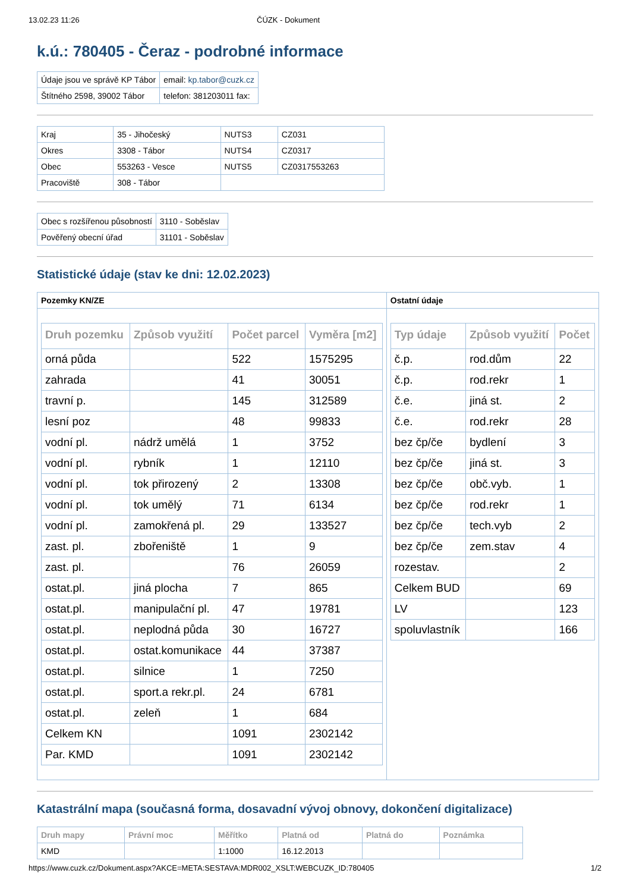13.02.23 11:26 ČÚZK - Dokument
k.ú.: 780405 - Čeraz - podrobné informace
| Údaje jsou ve správě KP Tábor | email: kp.tabor@cuzk.cz |
| Štítného 2598, 39002 Tábor | telefon: 381203011 fax: |
| Kraj | 35 - Jihočeský | NUTS3 | CZ031 |
| Okres | 3308 - Tábor | NUTS4 | CZ0317 |
| Obec | 553263 - Vesce | NUTS5 | CZ0317553263 |
| Pracoviště | 308 - Tábor | | |
| Obec s rozšířenou působností | 3110 - Soběslav |
| Pověřený obecní úřad | 31101 - Soběslav |
Statistické údaje (stav ke dni: 12.02.2023)
| Pozemky KN/ZE | Ostatní údaje |
| --- | --- |
| / Druh pozemku / Způsob využití / Počet parcel / Vyměra [m2] / / --- / --- / --- / --- / / orná půda / / 522 / 1575295 / / zahrada / / 41 / 30051 / / travní p. / / 145 / 312589 / / lesní poz / / 48 / 99833 / / vodní pl. / nádrž umělá / 1 / 3752 / / vodní pl. / rybník / 1 / 12110 / / vodní pl. / tok přirozený / 2 / 13308 / / vodní pl. / tok umělý / 71 / 6134 / / vodní pl. / zamokřená pl. / 29 / 133527 / / zast. pl. / zbořeniště / 1 / 9 / / zast. pl. / / 76 / 26059 / / ostat.pl. / jiná plocha / 7 / 865 / / ostat.pl. / manipulační pl. / 47 / 19781 / / ostat.pl. / neplodná půda / 30 / 16727 / / ostat.pl. / ostat.komunikace / 44 / 37387 / / ostat.pl. / silnice / 1 / 7250 / / ostat.pl. / sport.a rekr.pl. / 24 / 6781 / / ostat.pl. / zeleň / 1 / 684 / / Celkem KN / / 1091 / 2302142 / / Par. KMD / / 1091 / 2302142 / | / Typ údaje / Způsob využití / Počet / / --- / --- / --- / / č.p. / rod.dům / 22 / / č.p. / rod.rekr / 1 / / č.e. / jiná st. / 2 / / č.e. / rod.rekr / 28 / / bez čp/če / bydlení / 3 / / bez čp/če / jiná st. / 3 / / bez čp/če / obč.vyb. / 1 / / bez čp/če / rod.rekr / 1 / / bez čp/če / tech.vyb / 2 / / bez čp/če / zem.stav / 4 / / rozestav. / / 2 / / Celkem BUD / / 69 / / LV / / 123 / / spoluvlastník / / 166 / |
Katastrální mapa (současná forma, dosavadní vývoj obnovy, dokončení digitalizace)
| Druh mapy | Právní moc | Měřítko | Platná od | Platná do | Poznámka |
| --- | --- | --- | --- | --- | --- |
| KMD | | 1:1000 | 16.12.2013 | | |
https://www.cuzk.cz/Dokument.aspx?AKCE=META:SESTAVA:MDR002_XSLT:WEBCUZK_ID:780405 1/2